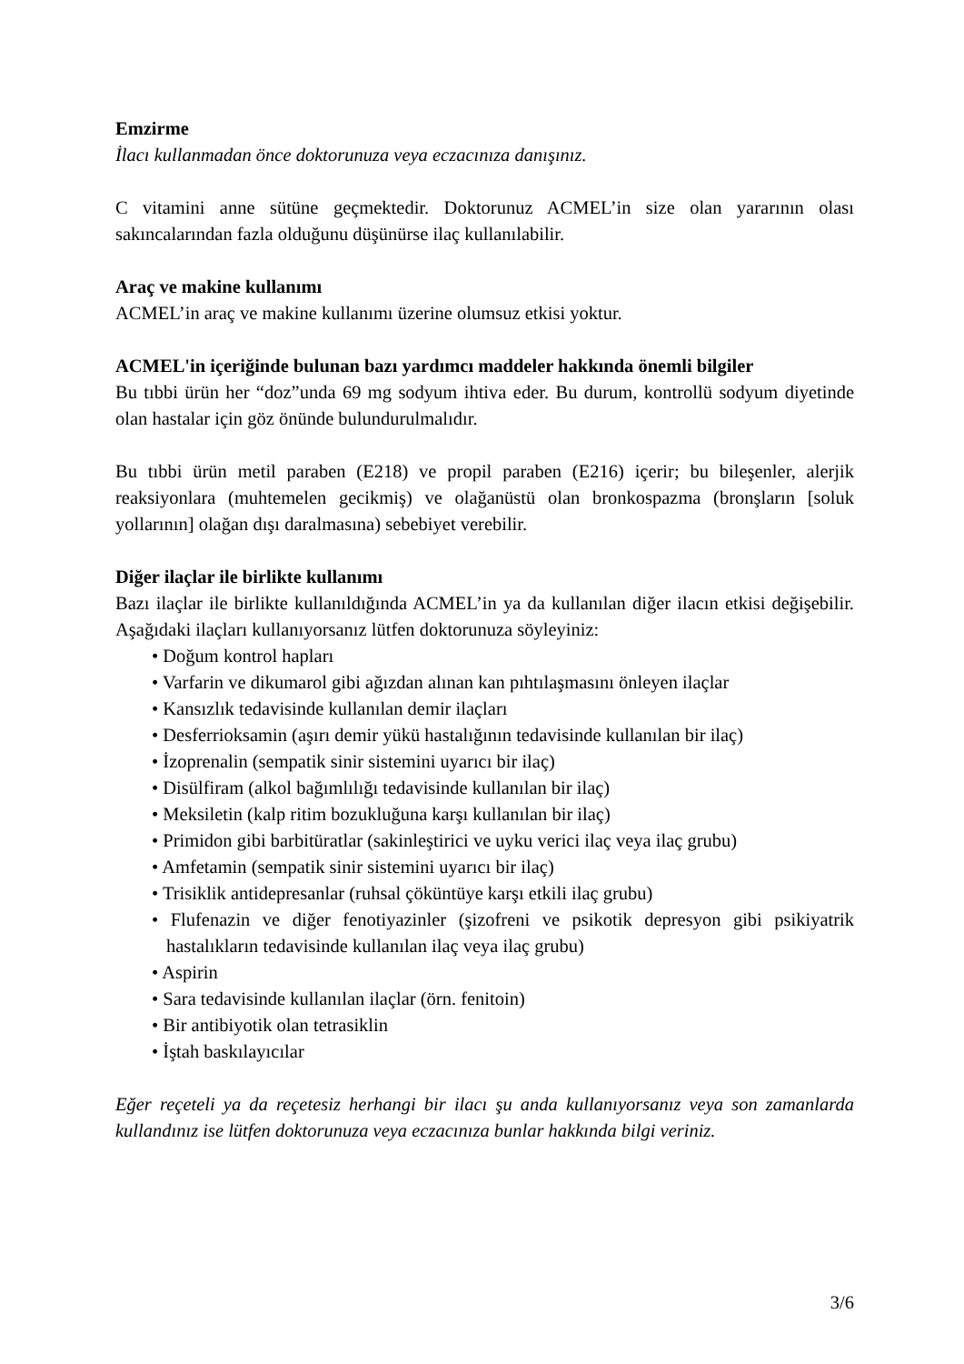Emzirme
İlacı kullanmadan önce doktorunuza veya eczacınıza danışınız.
C vitamini anne sütüne geçmektedir. Doktorunuz ACMEL’in size olan yararının olası sakıncalarından fazla olduğunu düşünürse ilaç kullanılabilir.
Araç ve makine kullanımı
ACMEL’in araç ve makine kullanımı üzerine olumsuz etkisi yoktur.
ACMEL'in içeriğinde bulunan bazı yardımcı maddeler hakkında önemli bilgiler
Bu tıbbi ürün her “doz”unda 69 mg sodyum ihtiva eder. Bu durum, kontrollü sodyum diyetinde olan hastalar için göz önünde bulundurulmalıdır.
Bu tıbbi ürün metil paraben (E218) ve propil paraben (E216) içerir; bu bileşenler, alerjik reaksiyonlara (muhtemelen gecikmiş) ve olağanüstü olan bronkospazma (bronşların [soluk yollarının] olağan dışı daralmasına) sebebiyet verebilir.
Diğer ilaçlar ile birlikte kullanımı
Bazı ilaçlar ile birlikte kullanıldığında ACMEL’in ya da kullanılan diğer ilacın etkisi değişebilir. Aşağıdaki ilaçları kullanıyorsanız lütfen doktorunuza söyleyiniz:
• Doğum kontrol hapları
• Varfarin ve dikumarol gibi ağızdan alınan kan pıhtılaşmasını önleyen ilaçlar
• Kansızlık tedavisinde kullanılan demir ilaçları
• Desferrioksamin (aşırı demir yükü hastalığının tedavisinde kullanılan bir ilaç)
• İzoprenalin (sempatik sinir sistemini uyarıcı bir ilaç)
• Disülfiram (alkol bağımlılığı tedavisinde kullanılan bir ilaç)
• Meksiletin (kalp ritim bozukluğuna karşı kullanılan bir ilaç)
• Primidon gibi barbitüratlar (sakinleştirici ve uyku verici ilaç veya ilaç grubu)
• Amfetamin (sempatik sinir sistemini uyarıcı bir ilaç)
• Trisiklik antidepresanlar (ruhsal çöküntüye karşı etkili ilaç grubu)
• Flufenazin ve diğer fenotiyazinler (şizofreni ve psikotik depresyon gibi psikiyatrik hastalıkların tedavisinde kullanılan ilaç veya ilaç grubu)
• Aspirin
• Sara tedavisinde kullanılan ilaçlar (örn. fenitoin)
• Bir antibiyotik olan tetrasiklin
• İştah baskılayıcılar
Eğer reçeteli ya da reçetesiz herhangi bir ilacı şu anda kullanıyorsanız veya son zamanlarda kullandınız ise lütfen doktorunuza veya eczacınıza bunlar hakkında bilgi veriniz.
3/6